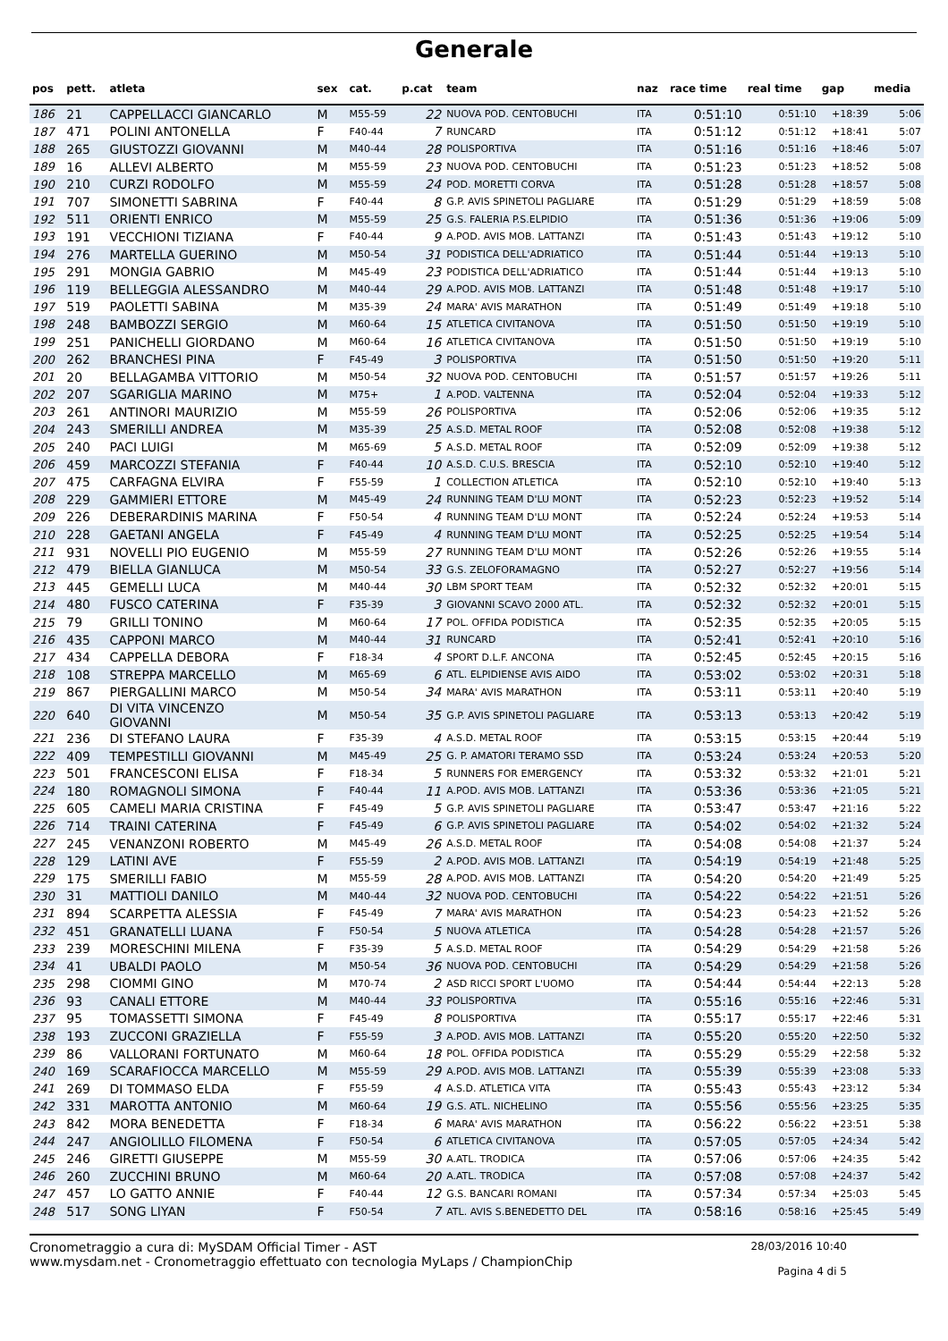Generale
| pos | pett. | atleta | sex | cat. | p.cat | team | naz | race time | real time | gap | media |
| --- | --- | --- | --- | --- | --- | --- | --- | --- | --- | --- | --- |
| 186 | 21 | CAPPELLACCI GIANCARLO | M | M55-59 | 22 | NUOVA POD. CENTOBUCHI | ITA | 0:51:10 | 0:51:10 | +18:39 | 5:06 |
| 187 | 471 | POLINI ANTONELLA | F | F40-44 | 7 | RUNCARD | ITA | 0:51:12 | 0:51:12 | +18:41 | 5:07 |
| 188 | 265 | GIUSTOZZI GIOVANNI | M | M40-44 | 28 | POLISPORTIVA | ITA | 0:51:16 | 0:51:16 | +18:46 | 5:07 |
| 189 | 16 | ALLEVI ALBERTO | M | M55-59 | 23 | NUOVA POD. CENTOBUCHI | ITA | 0:51:23 | 0:51:23 | +18:52 | 5:08 |
| 190 | 210 | CURZI RODOLFO | M | M55-59 | 24 | POD. MORETTI CORVA | ITA | 0:51:28 | 0:51:28 | +18:57 | 5:08 |
| 191 | 707 | SIMONETTI SABRINA | F | F40-44 | 8 | G.P. AVIS SPINETOLI PAGLIARE | ITA | 0:51:29 | 0:51:29 | +18:59 | 5:08 |
| 192 | 511 | ORIENTI ENRICO | M | M55-59 | 25 | G.S. FALERIA P.S.ELPIDIO | ITA | 0:51:36 | 0:51:36 | +19:06 | 5:09 |
| 193 | 191 | VECCHIONI TIZIANA | F | F40-44 | 9 | A.POD. AVIS MOB. LATTANZI | ITA | 0:51:43 | 0:51:43 | +19:12 | 5:10 |
| 194 | 276 | MARTELLA GUERINO | M | M50-54 | 31 | PODISTICA DELL'ADRIATICO | ITA | 0:51:44 | 0:51:44 | +19:13 | 5:10 |
| 195 | 291 | MONGIA GABRIO | M | M45-49 | 23 | PODISTICA DELL'ADRIATICO | ITA | 0:51:44 | 0:51:44 | +19:13 | 5:10 |
| 196 | 119 | BELLEGGIA ALESSANDRO | M | M40-44 | 29 | A.POD. AVIS MOB. LATTANZI | ITA | 0:51:48 | 0:51:48 | +19:17 | 5:10 |
| 197 | 519 | PAOLETTI SABINA | M | M35-39 | 24 | MARA' AVIS MARATHON | ITA | 0:51:49 | 0:51:49 | +19:18 | 5:10 |
| 198 | 248 | BAMBOZZI SERGIO | M | M60-64 | 15 | ATLETICA CIVITANOVA | ITA | 0:51:50 | 0:51:50 | +19:19 | 5:10 |
| 199 | 251 | PANICHELLI GIORDANO | M | M60-64 | 16 | ATLETICA CIVITANOVA | ITA | 0:51:50 | 0:51:50 | +19:19 | 5:10 |
| 200 | 262 | BRANCHESI PINA | F | F45-49 | 3 | POLISPORTIVA | ITA | 0:51:50 | 0:51:50 | +19:20 | 5:11 |
| 201 | 20 | BELLAGAMBA VITTORIO | M | M50-54 | 32 | NUOVA POD. CENTOBUCHI | ITA | 0:51:57 | 0:51:57 | +19:26 | 5:11 |
| 202 | 207 | SGARIGLIA MARINO | M | M75+ | 1 | A.POD. VALTENNA | ITA | 0:52:04 | 0:52:04 | +19:33 | 5:12 |
| 203 | 261 | ANTINORI MAURIZIO | M | M55-59 | 26 | POLISPORTIVA | ITA | 0:52:06 | 0:52:06 | +19:35 | 5:12 |
| 204 | 243 | SMERILLI ANDREA | M | M35-39 | 25 | A.S.D. METAL ROOF | ITA | 0:52:08 | 0:52:08 | +19:38 | 5:12 |
| 205 | 240 | PACI LUIGI | M | M65-69 | 5 | A.S.D. METAL ROOF | ITA | 0:52:09 | 0:52:09 | +19:38 | 5:12 |
| 206 | 459 | MARCOZZI STEFANIA | F | F40-44 | 10 | A.S.D. C.U.S. BRESCIA | ITA | 0:52:10 | 0:52:10 | +19:40 | 5:12 |
| 207 | 475 | CARFAGNA ELVIRA | F | F55-59 | 1 | COLLECTION ATLETICA | ITA | 0:52:10 | 0:52:10 | +19:40 | 5:13 |
| 208 | 229 | GAMMIERI ETTORE | M | M45-49 | 24 | RUNNING TEAM D'LU MONT | ITA | 0:52:23 | 0:52:23 | +19:52 | 5:14 |
| 209 | 226 | DEBERARDINIS MARINA | F | F50-54 | 4 | RUNNING TEAM D'LU MONT | ITA | 0:52:24 | 0:52:24 | +19:53 | 5:14 |
| 210 | 228 | GAETANI ANGELA | F | F45-49 | 4 | RUNNING TEAM D'LU MONT | ITA | 0:52:25 | 0:52:25 | +19:54 | 5:14 |
| 211 | 931 | NOVELLI PIO EUGENIO | M | M55-59 | 27 | RUNNING TEAM D'LU MONT | ITA | 0:52:26 | 0:52:26 | +19:55 | 5:14 |
| 212 | 479 | BIELLA GIANLUCA | M | M50-54 | 33 | G.S. ZELOFORAMAGNO | ITA | 0:52:27 | 0:52:27 | +19:56 | 5:14 |
| 213 | 445 | GEMELLI LUCA | M | M40-44 | 30 | LBM SPORT TEAM | ITA | 0:52:32 | 0:52:32 | +20:01 | 5:15 |
| 214 | 480 | FUSCO CATERINA | F | F35-39 | 3 | GIOVANNI SCAVO 2000 ATL. | ITA | 0:52:32 | 0:52:32 | +20:01 | 5:15 |
| 215 | 79 | GRILLI TONINO | M | M60-64 | 17 | POL. OFFIDA PODISTICA | ITA | 0:52:35 | 0:52:35 | +20:05 | 5:15 |
| 216 | 435 | CAPPONI MARCO | M | M40-44 | 31 | RUNCARD | ITA | 0:52:41 | 0:52:41 | +20:10 | 5:16 |
| 217 | 434 | CAPPELLA DEBORA | F | F18-34 | 4 | SPORT D.L.F. ANCONA | ITA | 0:52:45 | 0:52:45 | +20:15 | 5:16 |
| 218 | 108 | STREPPA MARCELLO | M | M65-69 | 6 | ATL. ELPIDIENSE AVIS AIDO | ITA | 0:53:02 | 0:53:02 | +20:31 | 5:18 |
| 219 | 867 | PIERGALLINI MARCO | M | M50-54 | 34 | MARA' AVIS MARATHON | ITA | 0:53:11 | 0:53:11 | +20:40 | 5:19 |
| 220 | 640 | DI VITA VINCENZO GIOVANNI | M | M50-54 | 35 | G.P. AVIS SPINETOLI PAGLIARE | ITA | 0:53:13 | 0:53:13 | +20:42 | 5:19 |
| 221 | 236 | DI STEFANO LAURA | F | F35-39 | 4 | A.S.D. METAL ROOF | ITA | 0:53:15 | 0:53:15 | +20:44 | 5:19 |
| 222 | 409 | TEMPESTILLI GIOVANNI | M | M45-49 | 25 | G. P. AMATORI TERAMO SSD | ITA | 0:53:24 | 0:53:24 | +20:53 | 5:20 |
| 223 | 501 | FRANCESCONI ELISA | F | F18-34 | 5 | RUNNERS FOR EMERGENCY | ITA | 0:53:32 | 0:53:32 | +21:01 | 5:21 |
| 224 | 180 | ROMAGNOLI SIMONA | F | F40-44 | 11 | A.POD. AVIS MOB. LATTANZI | ITA | 0:53:36 | 0:53:36 | +21:05 | 5:21 |
| 225 | 605 | CAMELI MARIA CRISTINA | F | F45-49 | 5 | G.P. AVIS SPINETOLI PAGLIARE | ITA | 0:53:47 | 0:53:47 | +21:16 | 5:22 |
| 226 | 714 | TRAINI CATERINA | F | F45-49 | 6 | G.P. AVIS SPINETOLI PAGLIARE | ITA | 0:54:02 | 0:54:02 | +21:32 | 5:24 |
| 227 | 245 | VENANZONI ROBERTO | M | M45-49 | 26 | A.S.D. METAL ROOF | ITA | 0:54:08 | 0:54:08 | +21:37 | 5:24 |
| 228 | 129 | LATINI AVE | F | F55-59 | 2 | A.POD. AVIS MOB. LATTANZI | ITA | 0:54:19 | 0:54:19 | +21:48 | 5:25 |
| 229 | 175 | SMERILLI FABIO | M | M55-59 | 28 | A.POD. AVIS MOB. LATTANZI | ITA | 0:54:20 | 0:54:20 | +21:49 | 5:25 |
| 230 | 31 | MATTIOLI DANILO | M | M40-44 | 32 | NUOVA POD. CENTOBUCHI | ITA | 0:54:22 | 0:54:22 | +21:51 | 5:26 |
| 231 | 894 | SCARPETTA ALESSIA | F | F45-49 | 7 | MARA' AVIS MARATHON | ITA | 0:54:23 | 0:54:23 | +21:52 | 5:26 |
| 232 | 451 | GRANATELLI LUANA | F | F50-54 | 5 | NUOVA ATLETICA | ITA | 0:54:28 | 0:54:28 | +21:57 | 5:26 |
| 233 | 239 | MORESCHINI MILENA | F | F35-39 | 5 | A.S.D. METAL ROOF | ITA | 0:54:29 | 0:54:29 | +21:58 | 5:26 |
| 234 | 41 | UBALDI PAOLO | M | M50-54 | 36 | NUOVA POD. CENTOBUCHI | ITA | 0:54:29 | 0:54:29 | +21:58 | 5:26 |
| 235 | 298 | CIOMMI GINO | M | M70-74 | 2 | ASD RICCI SPORT L'UOMO | ITA | 0:54:44 | 0:54:44 | +22:13 | 5:28 |
| 236 | 93 | CANALI ETTORE | M | M40-44 | 33 | POLISPORTIVA | ITA | 0:55:16 | 0:55:16 | +22:46 | 5:31 |
| 237 | 95 | TOMASSETTI SIMONA | F | F45-49 | 8 | POLISPORTIVA | ITA | 0:55:17 | 0:55:17 | +22:46 | 5:31 |
| 238 | 193 | ZUCCONI GRAZIELLA | F | F55-59 | 3 | A.POD. AVIS MOB. LATTANZI | ITA | 0:55:20 | 0:55:20 | +22:50 | 5:32 |
| 239 | 86 | VALLORANI FORTUNATO | M | M60-64 | 18 | POL. OFFIDA PODISTICA | ITA | 0:55:29 | 0:55:29 | +22:58 | 5:32 |
| 240 | 169 | SCARAFIOCCA MARCELLO | M | M55-59 | 29 | A.POD. AVIS MOB. LATTANZI | ITA | 0:55:39 | 0:55:39 | +23:08 | 5:33 |
| 241 | 269 | DI TOMMASO ELDA | F | F55-59 | 4 | A.S.D. ATLETICA VITA | ITA | 0:55:43 | 0:55:43 | +23:12 | 5:34 |
| 242 | 331 | MAROTTA ANTONIO | M | M60-64 | 19 | G.S. ATL. NICHELINO | ITA | 0:55:56 | 0:55:56 | +23:25 | 5:35 |
| 243 | 842 | MORA BENEDETTA | F | F18-34 | 6 | MARA' AVIS MARATHON | ITA | 0:56:22 | 0:56:22 | +23:51 | 5:38 |
| 244 | 247 | ANGIOLILLO FILOMENA | F | F50-54 | 6 | ATLETICA CIVITANOVA | ITA | 0:57:05 | 0:57:05 | +24:34 | 5:42 |
| 245 | 246 | GIRETTI GIUSEPPE | M | M55-59 | 30 | A.ATL. TRODICA | ITA | 0:57:06 | 0:57:06 | +24:35 | 5:42 |
| 246 | 260 | ZUCCHINI BRUNO | M | M60-64 | 20 | A.ATL. TRODICA | ITA | 0:57:08 | 0:57:08 | +24:37 | 5:42 |
| 247 | 457 | LO GATTO ANNIE | F | F40-44 | 12 | G.S. BANCARI ROMANI | ITA | 0:57:34 | 0:57:34 | +25:03 | 5:45 |
| 248 | 517 | SONG LIYAN | F | F50-54 | 7 | ATL. AVIS S.BENEDETTO DEL | ITA | 0:58:16 | 0:58:16 | +25:45 | 5:49 |
Cronometraggio a cura di: MySDAM Official Timer - AST
www.mysdam.net - Cronometraggio effettuato con tecnologia MyLaps / ChampionChip
28/03/2016 10:40
Pagina 4 di 5